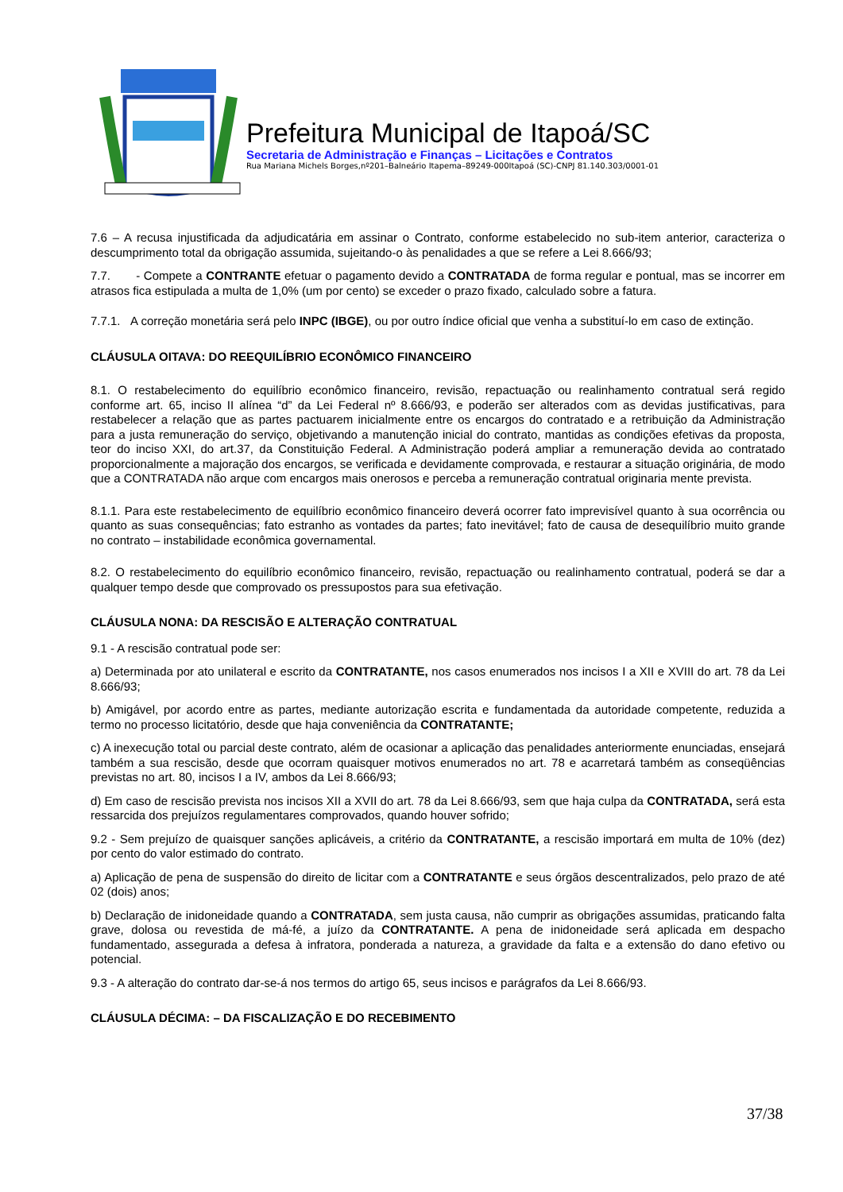Prefeitura Municipal de Itapoá/SC
Secretaria de Administração e Finanças – Licitações e Contratos
Rua Mariana Michels Borges,nº201–Balneário Itapema–89249-000Itapoá (SC)-CNPJ 81.140.303/0001-01
7.6 – A recusa injustificada da adjudicatária em assinar o Contrato, conforme estabelecido no sub-item anterior, caracteriza o descumprimento total da obrigação assumida, sujeitando-o às penalidades a que se refere a Lei 8.666/93;
7.7. - Compete a CONTRANTE efetuar o pagamento devido a CONTRATADA de forma regular e pontual, mas se incorrer em atrasos fica estipulada a multa de 1,0% (um por cento) se exceder o prazo fixado, calculado sobre a fatura.
7.7.1. A correção monetária será pelo INPC (IBGE), ou por outro índice oficial que venha a substituí-lo em caso de extinção.
CLÁUSULA OITAVA: DO REEQUILÍBRIO ECONÔMICO FINANCEIRO
8.1. O restabelecimento do equilíbrio econômico financeiro, revisão, repactuação ou realinhamento contratual será regido conforme art. 65, inciso II alínea “d” da Lei Federal nº 8.666/93, e poderão ser alterados com as devidas justificativas, para restabelecer a relação que as partes pactuarem inicialmente entre os encargos do contratado e a retribuição da Administração para a justa remuneração do serviço, objetivando a manutenção inicial do contrato, mantidas as condições efetivas da proposta, teor do inciso XXI, do art.37, da Constituição Federal. A Administração poderá ampliar a remuneração devida ao contratado proporcionalmente a majoração dos encargos, se verificada e devidamente comprovada, e restaurar a situação originária, de modo que a CONTRATADA não arque com encargos mais onerosos e perceba a remuneração contratual originaria mente prevista.
8.1.1. Para este restabelecimento de equilíbrio econômico financeiro deverá ocorrer fato imprevisível quanto à sua ocorrência ou quanto as suas consequências; fato estranho as vontades da partes; fato inevitável; fato de causa de desequilíbrio muito grande no contrato – instabilidade econômica governamental.
8.2. O restabelecimento do equilíbrio econômico financeiro, revisão, repactuação ou realinhamento contratual, poderá se dar a qualquer tempo desde que comprovado os pressupostos para sua efetivação.
CLÁUSULA NONA: DA RESCISÃO E ALTERAÇÃO CONTRATUAL
9.1 - A rescisão contratual pode ser:
a) Determinada por ato unilateral e escrito da CONTRATANTE, nos casos enumerados nos incisos I a XII e XVIII do art. 78 da Lei 8.666/93;
b) Amigável, por acordo entre as partes, mediante autorização escrita e fundamentada da autoridade competente, reduzida a termo no processo licitatório, desde que haja conveniência da CONTRATANTE;
c) A inexecução total ou parcial deste contrato, além de ocasionar a aplicação das penalidades anteriormente enunciadas, ensejará também a sua rescisão, desde que ocorram quaisquer motivos enumerados no art. 78 e acarretará também as conseqüências previstas no art. 80, incisos I a IV, ambos da Lei 8.666/93;
d) Em caso de rescisão prevista nos incisos XII a XVII do art. 78 da Lei 8.666/93, sem que haja culpa da CONTRATADA, será esta ressarcida dos prejuízos regulamentares comprovados, quando houver sofrido;
9.2 - Sem prejuízo de quaisquer sanções aplicáveis, a critério da CONTRATANTE, a rescisão importará em multa de 10% (dez) por cento do valor estimado do contrato.
a) Aplicação de pena de suspensão do direito de licitar com a CONTRATANTE e seus órgãos descentralizados, pelo prazo de até 02 (dois) anos;
b) Declaração de inidoneidade quando a CONTRATADA, sem justa causa, não cumprir as obrigações assumidas, praticando falta grave, dolosa ou revestida de má-fé, a juízo da CONTRATANTE. A pena de inidoneidade será aplicada em despacho fundamentado, assegurada a defesa à infratora, ponderada a natureza, a gravidade da falta e a extensão do dano efetivo ou potencial.
9.3 - A alteração do contrato dar-se-á nos termos do artigo 65, seus incisos e parágrafos da Lei 8.666/93.
CLÁUSULA DÉCIMA: – DA FISCALIZAÇÃO E DO RECEBIMENTO
37/38